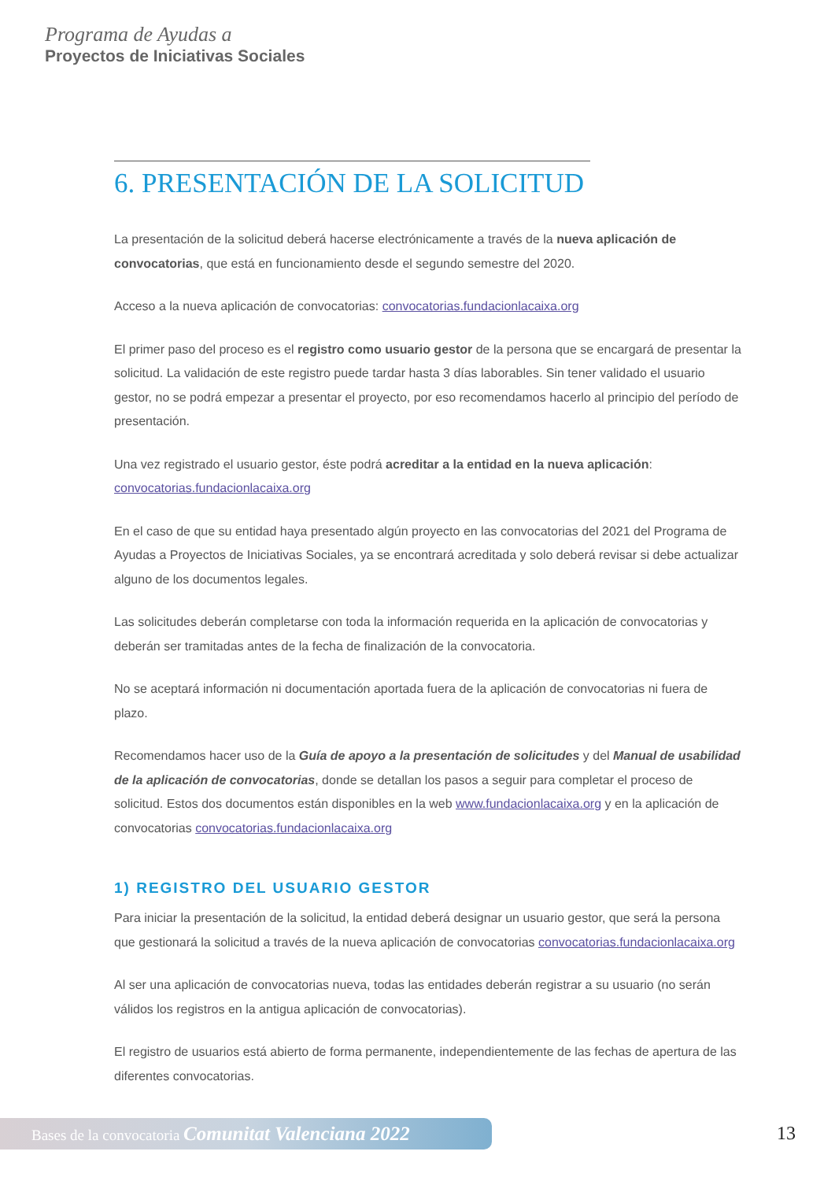Programa de Ayudas a
Proyectos de Iniciativas Sociales
6. PRESENTACIÓN DE LA SOLICITUD
La presentación de la solicitud deberá hacerse electrónicamente a través de la nueva aplicación de convocatorias, que está en funcionamiento desde el segundo semestre del 2020.
Acceso a la nueva aplicación de convocatorias: convocatorias.fundacionlacaixa.org
El primer paso del proceso es el registro como usuario gestor de la persona que se encargará de presentar la solicitud. La validación de este registro puede tardar hasta 3 días laborables. Sin tener validado el usuario gestor, no se podrá empezar a presentar el proyecto, por eso recomendamos hacerlo al principio del período de presentación.
Una vez registrado el usuario gestor, éste podrá acreditar a la entidad en la nueva aplicación: convocatorias.fundacionlacaixa.org
En el caso de que su entidad haya presentado algún proyecto en las convocatorias del 2021 del Programa de Ayudas a Proyectos de Iniciativas Sociales, ya se encontrará acreditada y solo deberá revisar si debe actualizar alguno de los documentos legales.
Las solicitudes deberán completarse con toda la información requerida en la aplicación de convocatorias y deberán ser tramitadas antes de la fecha de finalización de la convocatoria.
No se aceptará información ni documentación aportada fuera de la aplicación de convocatorias ni fuera de plazo.
Recomendamos hacer uso de la Guía de apoyo a la presentación de solicitudes y del Manual de usabilidad de la aplicación de convocatorias, donde se detallan los pasos a seguir para completar el proceso de solicitud. Estos dos documentos están disponibles en la web www.fundacionlacaixa.org y en la aplicación de convocatorias convocatorias.fundacionlacaixa.org
1) REGISTRO DEL USUARIO GESTOR
Para iniciar la presentación de la solicitud, la entidad deberá designar un usuario gestor, que será la persona que gestionará la solicitud a través de la nueva aplicación de convocatorias convocatorias.fundacionlacaixa.org
Al ser una aplicación de convocatorias nueva, todas las entidades deberán registrar a su usuario (no serán válidos los registros en la antigua aplicación de convocatorias).
El registro de usuarios está abierto de forma permanente, independientemente de las fechas de apertura de las diferentes convocatorias.
Bases de la convocatoria Comunitat Valenciana 2022 13